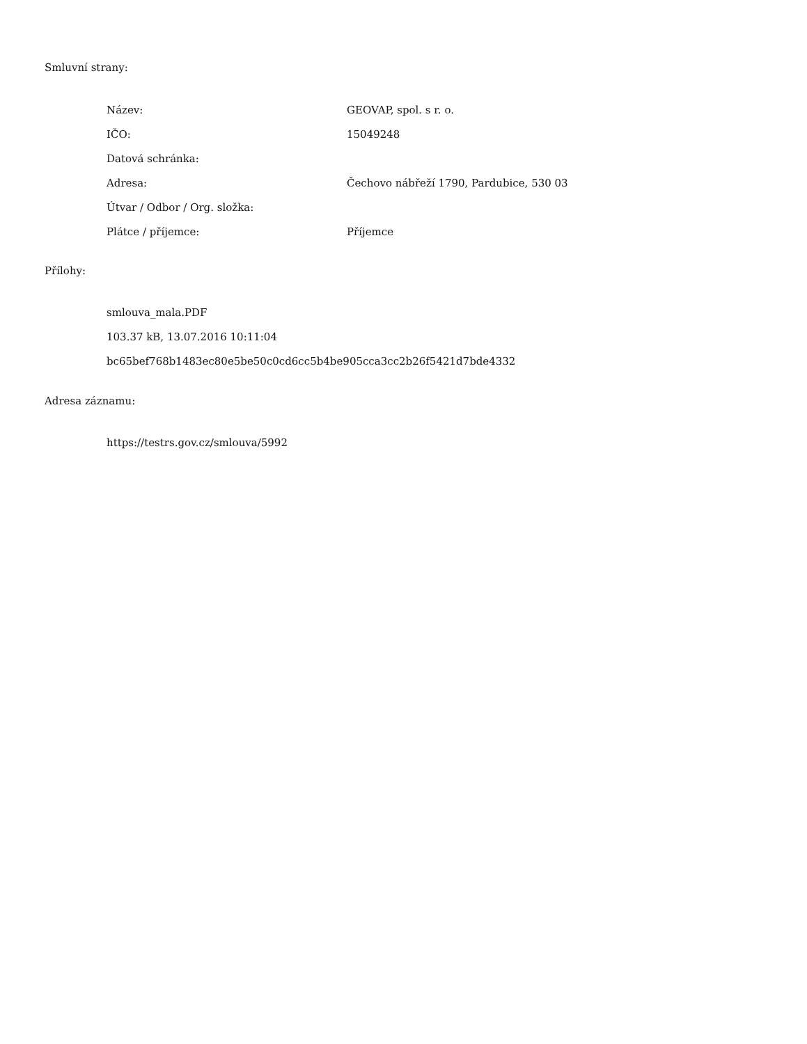Smluvní strany:
| Název: | GEOVAP, spol. s r. o. |
| IČO: | 15049248 |
| Datová schránka: | |
| Adresa: | Čechovo nábřeží 1790, Pardubice, 530 03 |
| Útvar / Odbor / Org. složka: | |
| Plátce / příjemce: | Příjemce |
Přílohy:
smlouva_mala.PDF
103.37 kB, 13.07.2016 10:11:04
bc65bef768b1483ec80e5be50c0cd6cc5b4be905cca3cc2b26f5421d7bde4332
Adresa záznamu:
https://testrs.gov.cz/smlouva/5992